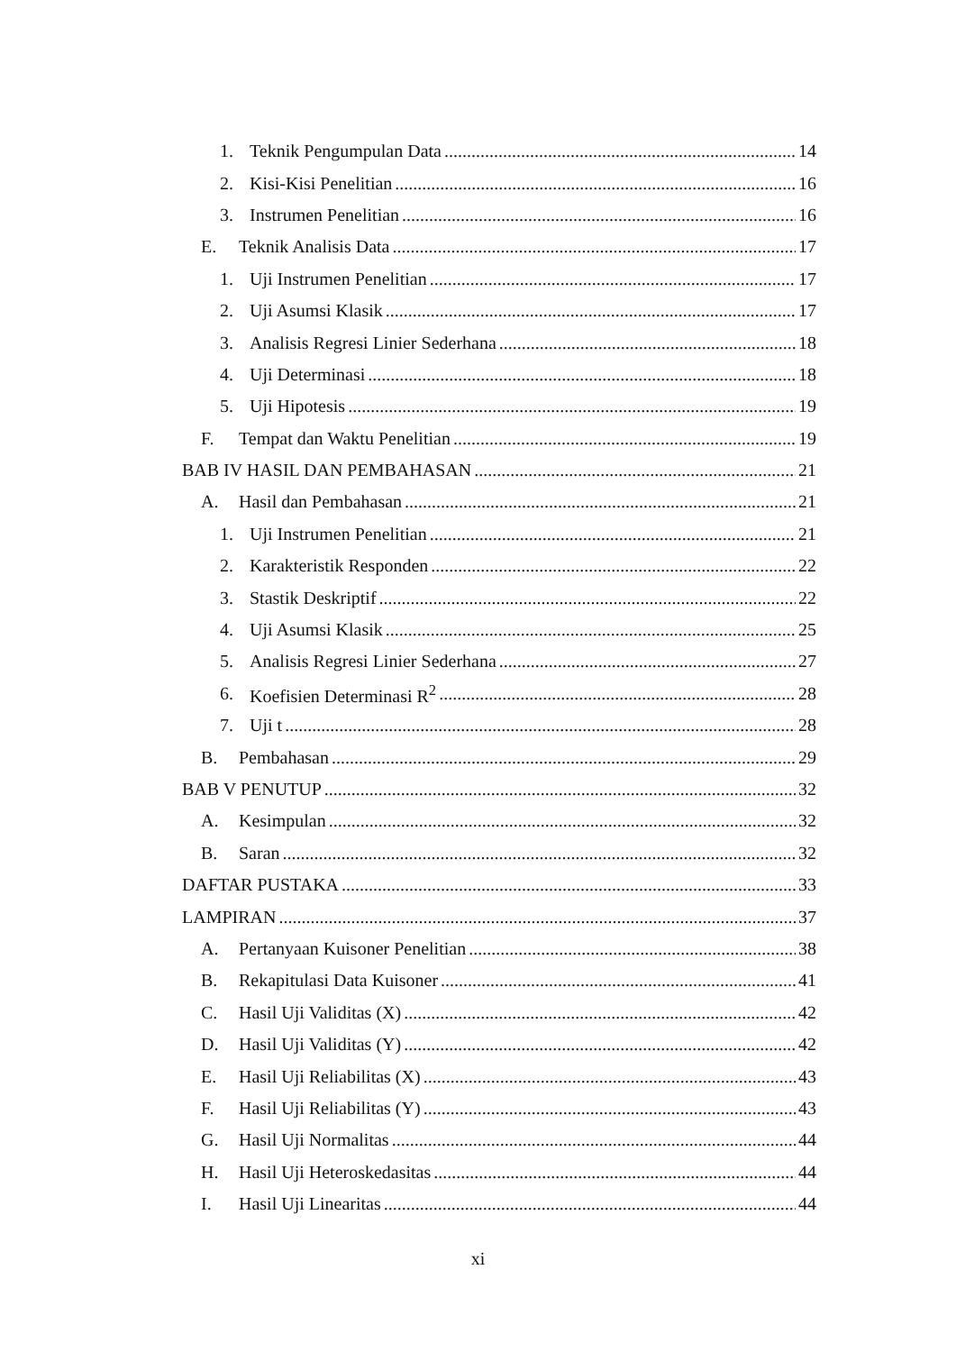1. Teknik Pengumpulan Data 14
2. Kisi-Kisi Penelitian 16
3. Instrumen Penelitian 16
E. Teknik Analisis Data 17
1. Uji Instrumen Penelitian 17
2. Uji Asumsi Klasik 17
3. Analisis Regresi Linier Sederhana 18
4. Uji Determinasi 18
5. Uji Hipotesis 19
F. Tempat dan Waktu Penelitian 19
BAB IV HASIL DAN PEMBAHASAN 21
A. Hasil dan Pembahasan 21
1. Uji Instrumen Penelitian 21
2. Karakteristik Responden 22
3. Stastik Deskriptif 22
4. Uji Asumsi Klasik 25
5. Analisis Regresi Linier Sederhana 27
6. Koefisien Determinasi R<sup>2</sup> 28
7. Uji t 28
B. Pembahasan 29
BAB V PENUTUP 32
A. Kesimpulan 32
B. Saran 32
DAFTAR PUSTAKA 33
LAMPIRAN 37
A. Pertanyaan Kuisoner Penelitian 38
B. Rekapitulasi Data Kuisoner 41
C. Hasil Uji Validitas (X) 42
D. Hasil Uji Validitas (Y) 42
E. Hasil Uji Reliabilitas (X) 43
F. Hasil Uji Reliabilitas (Y) 43
G. Hasil Uji Normalitas 44
H. Hasil Uji Heteroskedasitas 44
I. Hasil Uji Linearitas 44
xi